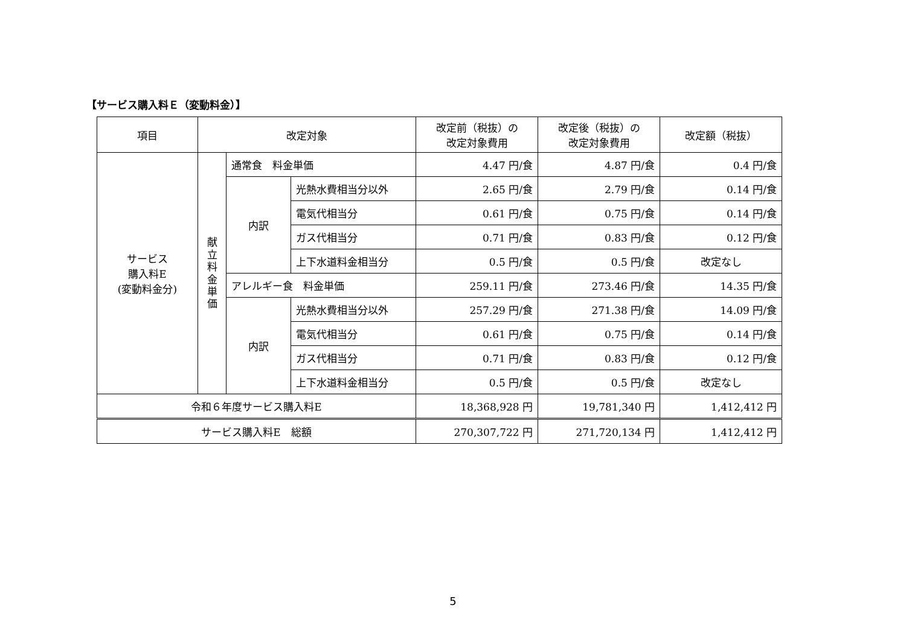【サービス購入料Ｅ（変動料金）】
| 項目 | 改定対象 | | | 改定前（税抜）の 改定対象費用 | 改定後（税抜）の 改定対象費用 | 改定額（税抜） |
| --- | --- | --- | --- | --- | --- | --- |
| サービス 購入料E (変動料金分) | 献 立 料 金 単 価 | 通常食 料金単価 | | 4.47 円/食 | 4.87 円/食 | 0.4 円/食 |
| | | 内訳 | 光熱水費相当分以外 | 2.65 円/食 | 2.79 円/食 | 0.14 円/食 |
| | | | 電気代相当分 | 0.61 円/食 | 0.75 円/食 | 0.14 円/食 |
| | | | ガス代相当分 | 0.71 円/食 | 0.83 円/食 | 0.12 円/食 |
| | | | 上下水道料金相当分 | 0.5 円/食 | 0.5 円/食 | 改定なし |
| | | アレルギー食 料金単価 | | 259.11 円/食 | 273.46 円/食 | 14.35 円/食 |
| | | 内訳 | 光熱水費相当分以外 | 257.29 円/食 | 271.38 円/食 | 14.09 円/食 |
| | | | 電気代相当分 | 0.61 円/食 | 0.75 円/食 | 0.14 円/食 |
| | | | ガス代相当分 | 0.71 円/食 | 0.83 円/食 | 0.12 円/食 |
| | | | 上下水道料金相当分 | 0.5 円/食 | 0.5 円/食 | 改定なし |
| 令和６年度サービス購入料E | | | | 18,368,928 円 | 19,781,340 円 | 1,412,412 円 |
| サービス購入料E 総額 | | | | 270,307,722 円 | 271,720,134 円 | 1,412,412 円 |
5